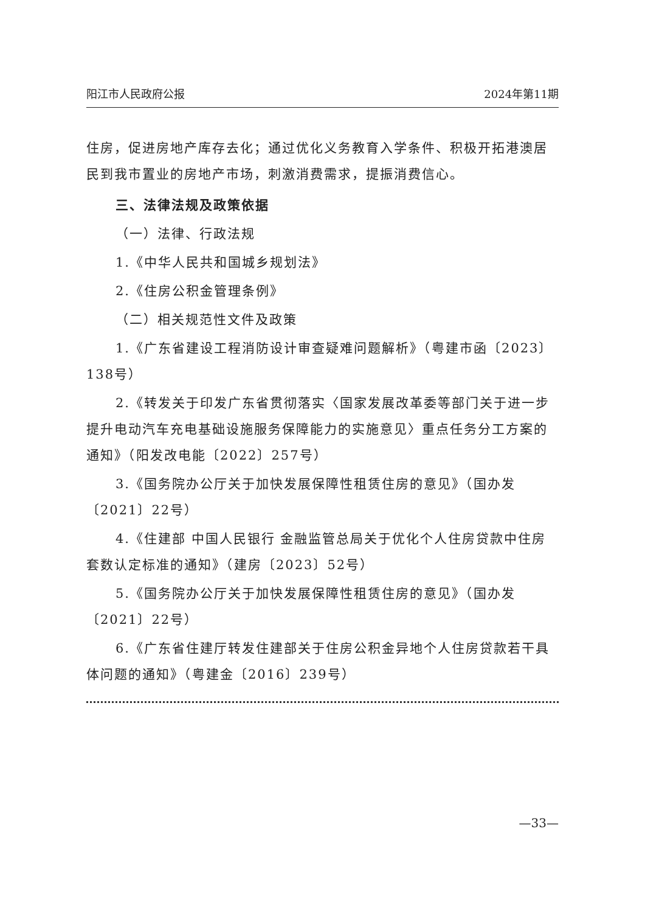阳江市人民政府公报 2024年第11期
住房，促进房地产库存去化；通过优化义务教育入学条件、积极开拓港澳居民到我市置业的房地产市场，刺激消费需求，提振消费信心。
三、法律法规及政策依据
（一）法律、行政法规
1.《中华人民共和国城乡规划法》
2.《住房公积金管理条例》
（二）相关规范性文件及政策
1.《广东省建设工程消防设计审查疑难问题解析》（粤建市函〔2023〕138号）
2.《转发关于印发广东省贯彻落实〈国家发展改革委等部门关于进一步提升电动汽车充电基础设施服务保障能力的实施意见〉重点任务分工方案的通知》（阳发改电能〔2022〕257号）
3.《国务院办公厅关于加快发展保障性租赁住房的意见》（国办发〔2021〕22号）
4.《住建部 中国人民银行 金融监管总局关于优化个人住房贷款中住房套数认定标准的通知》（建房〔2023〕52号）
5.《国务院办公厅关于加快发展保障性租赁住房的意见》（国办发〔2021〕22号）
6.《广东省住建厅转发住建部关于住房公积金异地个人住房贷款若干具体问题的通知》（粤建金〔2016〕239号）
—33—